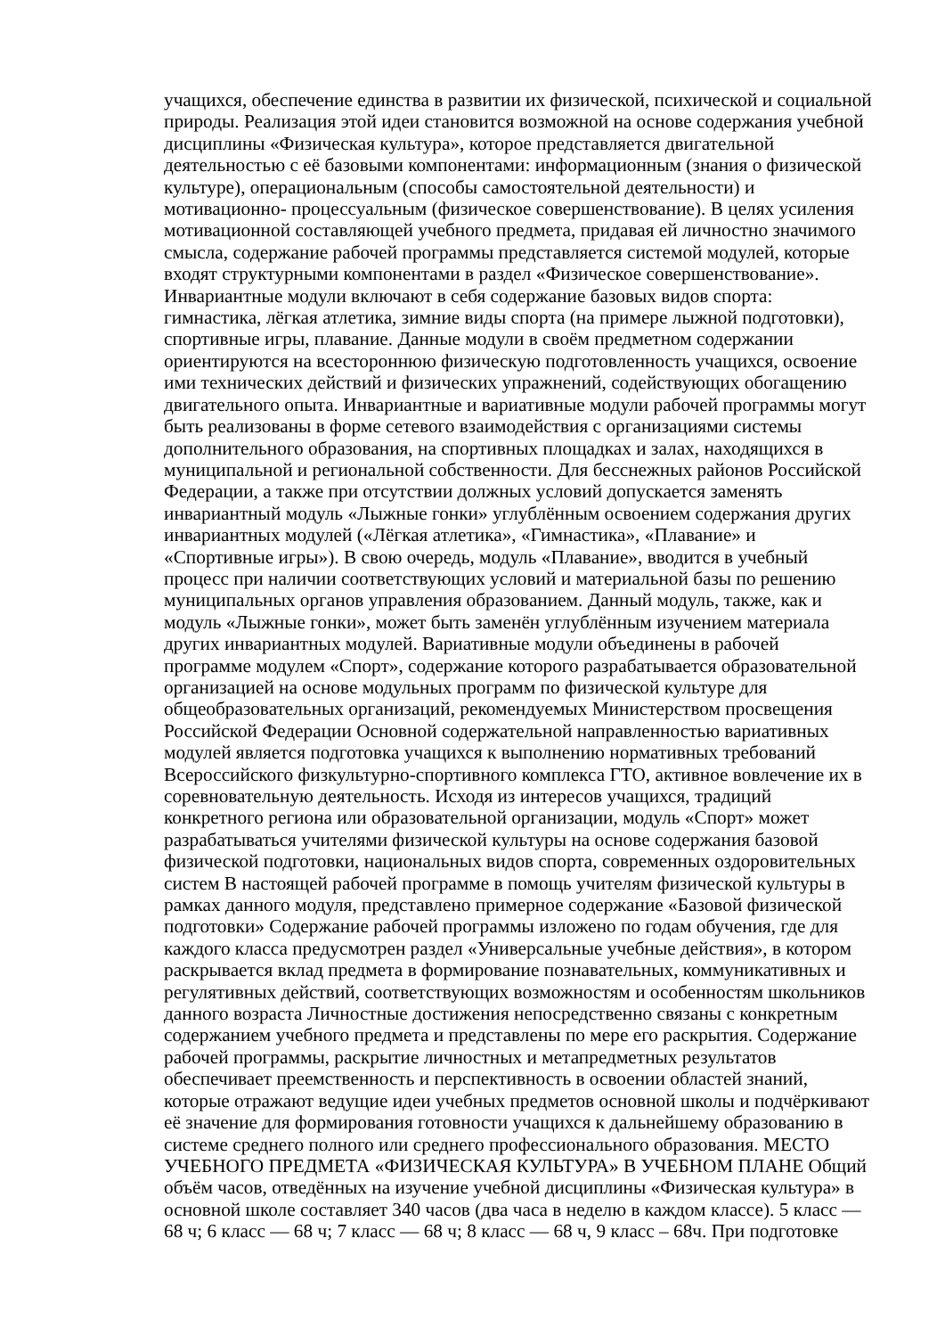учащихся, обеспечение единства в развитии их физической, психической и социальной
природы. Реализация этой идеи становится возможной на основе содержания учебной
дисциплины «Физическая культура», которое представляется двигательной
деятельностью с её базовыми компонентами: информационным (знания о физической
культуре), операциональным (способы самостоятельной деятельности) и
мотивационно- процессуальным (физическое совершенствование). В целях усиления
мотивационной составляющей учебного предмета, придавая ей личностно значимого
смысла, содержание рабочей программы представляется системой модулей, которые
входят структурными компонентами в раздел «Физическое совершенствование».
Инвариантные модули включают в себя содержание базовых видов спорта:
гимнастика, лёгкая атлетика, зимние виды спорта (на примере лыжной подготовки),
спортивные игры, плавание. Данные модули в своём предметном содержании
ориентируются на всестороннюю физическую подготовленность учащихся, освоение
ими технических действий и физических упражнений, содействующих обогащению
двигательного опыта. Инвариантные и вариативные модули рабочей программы могут
быть реализованы в форме сетевого взаимодействия с организациями системы
дополнительного образования, на спортивных площадках и залах, находящихся в
муниципальной и региональной собственности. Для бесснежных районов Российской
Федерации, а также при отсутствии должных условий допускается заменять
инвариантный модуль «Лыжные гонки» углублённым освоением содержания других
инвариантных модулей («Лёгкая атлетика», «Гимнастика», «Плавание» и
«Спортивные игры»). В свою очередь, модуль «Плавание», вводится в учебный
процесс при наличии соответствующих условий и материальной базы по решению
муниципальных органов управления образованием. Данный модуль, также, как и
модуль «Лыжные гонки», может быть заменён углублённым изучением материала
других инвариантных модулей. Вариативные модули объединены в рабочей
программе модулем «Спорт», содержание которого разрабатывается образовательной
организацией на основе модульных программ по физической культуре для
общеобразовательных организаций, рекомендуемых Министерством просвещения
Российской Федерации Основной содержательной направленностью вариативных
модулей является подготовка учащихся к выполнению нормативных требований
Всероссийского физкультурно-спортивного комплекса ГТО, активное вовлечение их в
соревновательную деятельность. Исходя из интересов учащихся, традиций
конкретного региона или образовательной организации, модуль «Спорт» может
разрабатываться учителями физической культуры на основе содержания базовой
физической подготовки, национальных видов спорта, современных оздоровительных
систем В настоящей рабочей программе в помощь учителям физической культуры в
рамках данного модуля, представлено примерное содержание «Базовой физической
подготовки» Содержание рабочей программы изложено по годам обучения, где для
каждого класса предусмотрен раздел «Универсальные учебные действия», в котором
раскрывается вклад предмета в формирование познавательных, коммуникативных и
регулятивных действий, соответствующих возможностям и особенностям школьников
данного возраста Личностные достижения непосредственно связаны с конкретным
содержанием учебного предмета и представлены по мере его раскрытия. Содержание
рабочей программы, раскрытие личностных и метапредметных результатов
обеспечивает преемственность и перспективность в освоении областей знаний,
которые отражают ведущие идеи учебных предметов основной школы и подчёркивают
её значение для формирования готовности учащихся к дальнейшему образованию в
системе среднего полного или среднего профессионального образования. МЕСТО
УЧЕБНОГО ПРЕДМЕТА «ФИЗИЧЕСКАЯ КУЛЬТУРА» В УЧЕБНОМ ПЛАНЕ Общий
объём часов, отведённых на изучение учебной дисциплины «Физическая культура» в
основной школе составляет 340 часов (два часа в неделю в каждом классе). 5 класс —
68 ч; 6 класс — 68 ч; 7 класс — 68 ч; 8 класс — 68 ч, 9 класс – 68ч. При подготовке